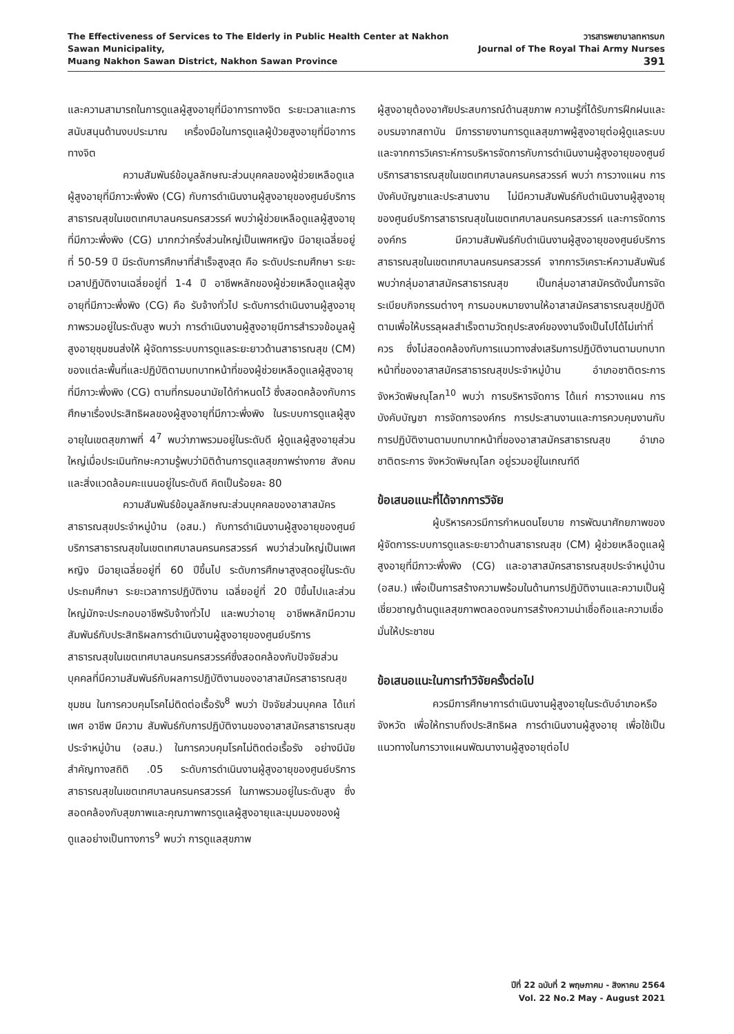The Effectiveness of Services to The Elderly in Public Health Center at Nakhon Sawan Municipality,
Muang Nakhon Sawan District, Nakhon Sawan Province
วารสารพยาบาลทหารบก
Journal of The Royal Thai Army Nurses 391
และความสามารถในการดูแลผู้สูงอายุที่มีอาการทางจิต ระยะเวลาและการสนับสนุนด้านงบประมาณ เครื่องมือในการดูแลผู้ป่วยสูงอายุที่มีอาการทางจิต
ความสัมพันธ์ข้อมูลลักษณะส่วนบุคคลของผู้ช่วยเหลือดูแลผู้สูงอายุที่มีภาวะพึ่งพิง (CG) กับการดำเนินงานผู้สูงอายุของศูนย์บริการสาธารณสุขในเขตเทศบาลนครนครสวรรค์ พบว่าผู้ช่วยเหลือดูแลผู้สูงอายุที่มีภาวะพึ่งพิง (CG) มากกว่าครึ่งส่วนใหญ่เป็นเพศหญิง มีอายุเฉลี่ยอยู่ที่ 50-59 ปี มีระดับการศึกษาที่สำเร็จสูงสุด คือ ระดับประถมศึกษา ระยะเวลาปฏิบัติงานเฉลี่ยอยู่ที่ 1-4 ปี อาชีพหลักของผู้ช่วยเหลือดูแลผู้สูงอายุที่มีภาวะพึ่งพิง (CG) คือ รับจ้างทั่วไป ระดับการดำเนินงานผู้สูงอายุ ภาพรวมอยู่ในระดับสูง พบว่า การดำเนินงานผู้สูงอายุมีการสำรวจข้อมูลผู้สูงอายุชุมชนส่งให้ ผู้จัดการระบบการดูแลระยะยาวด้านสาธารณสุข (CM) ของแต่ละพื้นที่และปฏิบัติตามบทบาทหน้าที่ของผู้ช่วยเหลือดูแลผู้สูงอายุที่มีภาวะพึ่งพิง (CG) ตามที่กรมอนามัยได้กำหนดไว้ ซึ่งสอดคล้องกับการศึกษาเรื่องประสิทธิผลของผู้สูงอายุที่มีภาวะพึ่งพิง ในระบบการดูแลผู้สูงอายุในเขตสุขภาพที่ 4<sup>7</sup> พบว่าภาพรวมอยู่ในระดับดี ผู้ดูแลผู้สูงอายุส่วนใหญ่เมื่อประเมินทักษะความรู้พบว่ามิติด้านการดูแลสุขภาพร่างกาย สังคมและสิ่งแวดล้อมคะแนนอยู่ในระดับดี คิดเป็นร้อยละ 80
ความสัมพันธ์ข้อมูลลักษณะส่วนบุคคลของอาสาสมัครสาธารณสุขประจำหมู่บ้าน (อสม.) กับการดำเนินงานผู้สูงอายุของศูนย์บริการสาธารณสุขในเขตเทศบาลนครนครสวรรค์ พบว่าส่วนใหญ่เป็นเพศหญิง มีอายุเฉลี่ยอยู่ที่ 60 ปีขึ้นไป ระดับการศึกษาสูงสุดอยู่ในระดับประถมศึกษา ระยะเวลาการปฏิบัติงาน เฉลี่ยอยู่ที่ 20 ปีขึ้นไปและส่วนใหญ่มักจะประกอบอาชีพรับจ้างทั่วไป และพบว่าอายุ อาชีพหลักมีความสัมพันธ์กับประสิทธิผลการดำเนินงานผู้สูงอายุของศูนย์บริการสาธารณสุขในเขตเทศบาลนครนครสวรรค์ซึ่งสอดคล้องกับปัจจัยส่วนบุคคลที่มีความสัมพันธ์กับผลการปฏิบัติงานของอาสาสมัครสาธารณสุขชุมชน ในการควบคุมโรคไม่ติดต่อเรื้อรัง<sup>8</sup> พบว่า ปัจจัยส่วนบุคคล ได้แก่ เพศ อาชีพ มีความ สัมพันธ์กับการปฏิบัติงานของอาสาสมัครสาธารณสุขประจำหมู่บ้าน (อสม.) ในการควบคุมโรคไม่ติดต่อเรื้อรัง อย่างมีนัยสำคัญทางสถิติ .05 ระดับการดำเนินงานผู้สูงอายุของศูนย์บริการสาธารณสุขในเขตเทศบาลนครนครสวรรค์ ในภาพรวมอยู่ในระดับสูง ซึ่งสอดคล้องกับสุขภาพและคุณภาพการดูแลผู้สูงอายุและมุมมองของผู้ดูแลอย่างเป็นทางการ<sup>9</sup> พบว่า การดูแลสุขภาพ
ผู้สูงอายุต้องอาศัยประสบการณ์ด้านสุขภาพ ความรู้ที่ได้รับการฝึกฝนและอบรมจากสถาบัน มีการรายงานการดูแลสุขภาพผู้สูงอายุต่อผู้ดูแลระบบ และจากการวิเคราะห์การบริหารจัดการกับการดำเนินงานผู้สูงอายุของศูนย์บริการสาธารณสุขในเขตเทศบาลนครนครสวรรค์ พบว่า การวางแผน การบังคับบัญชาและประสานงาน ไม่มีความสัมพันธ์กับดำเนินงานผู้สูงอายุของศูนย์บริการสาธารณสุขในเขตเทศบาลนครนครสวรรค์ และการจัดการองค์กร มีความสัมพันธ์กับดำเนินงานผู้สูงอายุของศูนย์บริการสาธารณสุขในเขตเทศบาลนครนครสวรรค์ จากการวิเคราะห์ความสัมพันธ์ พบว่ากลุ่มอาสาสมัครสาธารณสุข เป็นกลุ่มอาสาสมัครดังนั้นการจัดระเบียบกิจกรรมต่างๆ การมอบหมายงานให้อาสาสมัครสาธารณสุขปฏิบัติตามเพื่อให้บรรลุผลสำเร็จตามวัตถุประสงค์ของงานจึงเป็นไปได้ไม่เท่าที่ควร ซึ่งไม่สอดคล้องกับการแนวทางส่งเสริมการปฏิบัติงานตามบทบาทหน้าที่ของอาสาสมัครสาธารณสุขประจำหมู่บ้าน อำเภอชาติตระการ จังหวัดพิษณุโลก<sup>10</sup> พบว่า การบริหารจัดการ ได้แก่ การวางแผน การบังคับบัญชา การจัดการองค์กร การประสานงานและการควบคุมงานกับการปฏิบัติงานตามบทบาทหน้าที่ของอาสาสมัครสาธารณสุข อำเภอชาติตระการ จังหวัดพิษณุโลก อยู่รวมอยู่ในเกณฑ์ดี
ข้อเสนอแนะที่ได้จากการวิจัย
ผู้บริหารควรมีการกำหนดนโยบาย การพัฒนาศักยภาพของผู้จัดการระบบการดูแลระยะยาวด้านสาธารณสุข (CM) ผู้ช่วยเหลือดูแลผู้สูงอายุที่มีภาวะพึ่งพิง (CG) และอาสาสมัครสาธารณสุขประจำหมู่บ้าน (อสม.) เพื่อเป็นการสร้างความพร้อมในด้านการปฏิบัติงานและความเป็นผู้เชี่ยวชาญด้านดูแลสุขภาพตลอดจนการสร้างความน่าเชื่อถือและความเชื่อมั่นให้ประชาชน
ข้อเสนอแนะในการทำวิจัยครั้งต่อไป
ควรมีการศึกษาการดำเนินงานผู้สูงอายุในระดับอำเภอหรือจังหวัด เพื่อให้ทราบถึงประสิทธิผล การดำเนินงานผู้สูงอายุ เพื่อใช้เป็นแนวทางในการวางแผนพัฒนางานผู้สูงอายุต่อไป
ปีที่ 22 ฉบับที่ 2 พฤษภาคม - สิงหาคม 2564
Vol. 22 No.2 May - August 2021